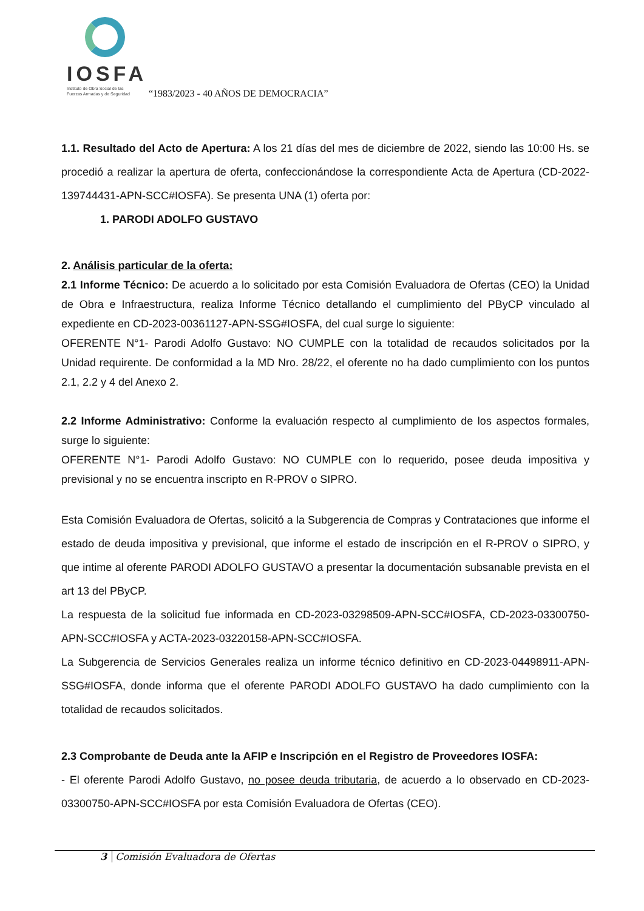IOSFA
Instituto de Obra Social de las
Fuerzas Armadas y de Seguridad
“1983/2023 - 40 AÑOS DE DEMOCRACIA”
1.1. Resultado del Acto de Apertura: A los 21 días del mes de diciembre de 2022, siendo las 10:00 Hs. se procedió a realizar la apertura de oferta, confeccionándose la correspondiente Acta de Apertura (CD-2022-139744431-APN-SCC#IOSFA). Se presenta UNA (1) oferta por:
1. PARODI ADOLFO GUSTAVO
2. Análisis particular de la oferta:
2.1 Informe Técnico: De acuerdo a lo solicitado por esta Comisión Evaluadora de Ofertas (CEO) la Unidad de Obra e Infraestructura, realiza Informe Técnico detallando el cumplimiento del PByCP vinculado al expediente en CD-2023-00361127-APN-SSG#IOSFA, del cual surge lo siguiente:
OFERENTE N°1- Parodi Adolfo Gustavo: NO CUMPLE con la totalidad de recaudos solicitados por la Unidad requirente. De conformidad a la MD Nro. 28/22, el oferente no ha dado cumplimiento con los puntos 2.1, 2.2 y 4 del Anexo 2.
2.2 Informe Administrativo: Conforme la evaluación respecto al cumplimiento de los aspectos formales, surge lo siguiente:
OFERENTE N°1- Parodi Adolfo Gustavo: NO CUMPLE con lo requerido, posee deuda impositiva y previsional y no se encuentra inscripto en R-PROV o SIPRO.
Esta Comisión Evaluadora de Ofertas, solicitó a la Subgerencia de Compras y Contrataciones que informe el estado de deuda impositiva y previsional, que informe el estado de inscripción en el R-PROV o SIPRO, y que intime al oferente PARODI ADOLFO GUSTAVO a presentar la documentación subsanable prevista en el art 13 del PByCP.
La respuesta de la solicitud fue informada en CD-2023-03298509-APN-SCC#IOSFA, CD-2023-03300750-APN-SCC#IOSFA y ACTA-2023-03220158-APN-SCC#IOSFA.
La Subgerencia de Servicios Generales realiza un informe técnico definitivo en CD-2023-04498911-APN-SSG#IOSFA, donde informa que el oferente PARODI ADOLFO GUSTAVO ha dado cumplimiento con la totalidad de recaudos solicitados.
2.3 Comprobante de Deuda ante la AFIP e Inscripción en el Registro de Proveedores IOSFA:
- El oferente Parodi Adolfo Gustavo, no posee deuda tributaria, de acuerdo a lo observado en CD-2023-03300750-APN-SCC#IOSFA por esta Comisión Evaluadora de Ofertas (CEO).
3 Comisión Evaluadora de Ofertas